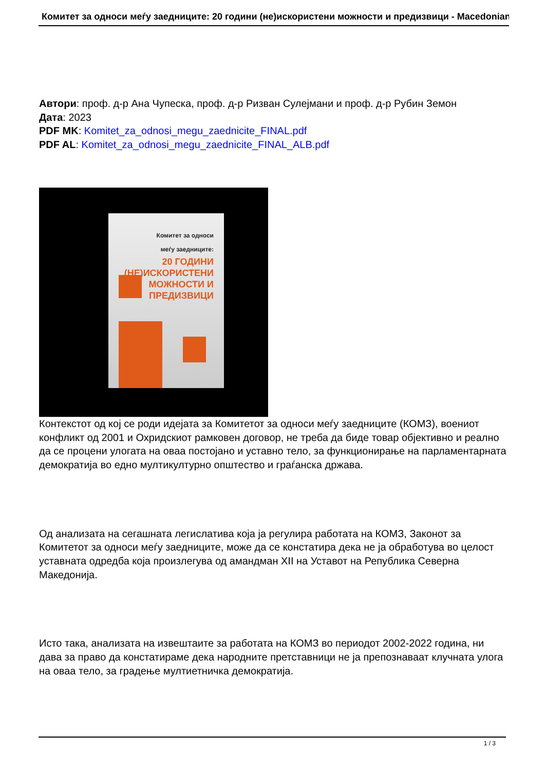Комитет за односи меѓу заедниците: 20 години (не)искористени можности и предизвици - Macedonian
Автори: проф. д-р Ана Чупеска, проф. д-р Ризван Сулејмани и проф. д-р Рубин Земон
Дата: 2023
PDF MK: Komitet_za_odnosi_megu_zaednicite_FINAL.pdf
PDF AL: Komitet_za_odnosi_megu_zaednicite_FINAL_ALB.pdf
Комитет за односи
меѓу заедниците:
20 ГОДИНИ
(НЕ)ИСКОРИСТЕНИ
МОЖНОСТИ И
ПРЕДИЗВИЦИ
Контекстот од кој се роди идејата за Комитетот за односи меѓу заедниците (КОМЗ), воениот конфликт од 2001 и Охридскиот рамковен договор, не треба да биде товар објективно и реално да се процени улогата на оваа постојано и уставно тело, за функционирање на парламентарната демократија во едно мултикултурно општество и граѓанска држава.
Од анализата на сегашната легислатива која ја регулира работата на КОМЗ, Законот за Комитетот за односи меѓу заедниците, може да се констатира дека не ја обработува во целост уставната одредба која произлегува од амандман XII на Уставот на Република Северна Македонија.
Исто така, анализата на извештаите за работата на КОМЗ во периодот 2002-2022 година, ни дава за право да констатираме дека народните претставници не ја препознаваат клучната улога на оваа тело, за градење мултиетничка демократија.
1 / 3